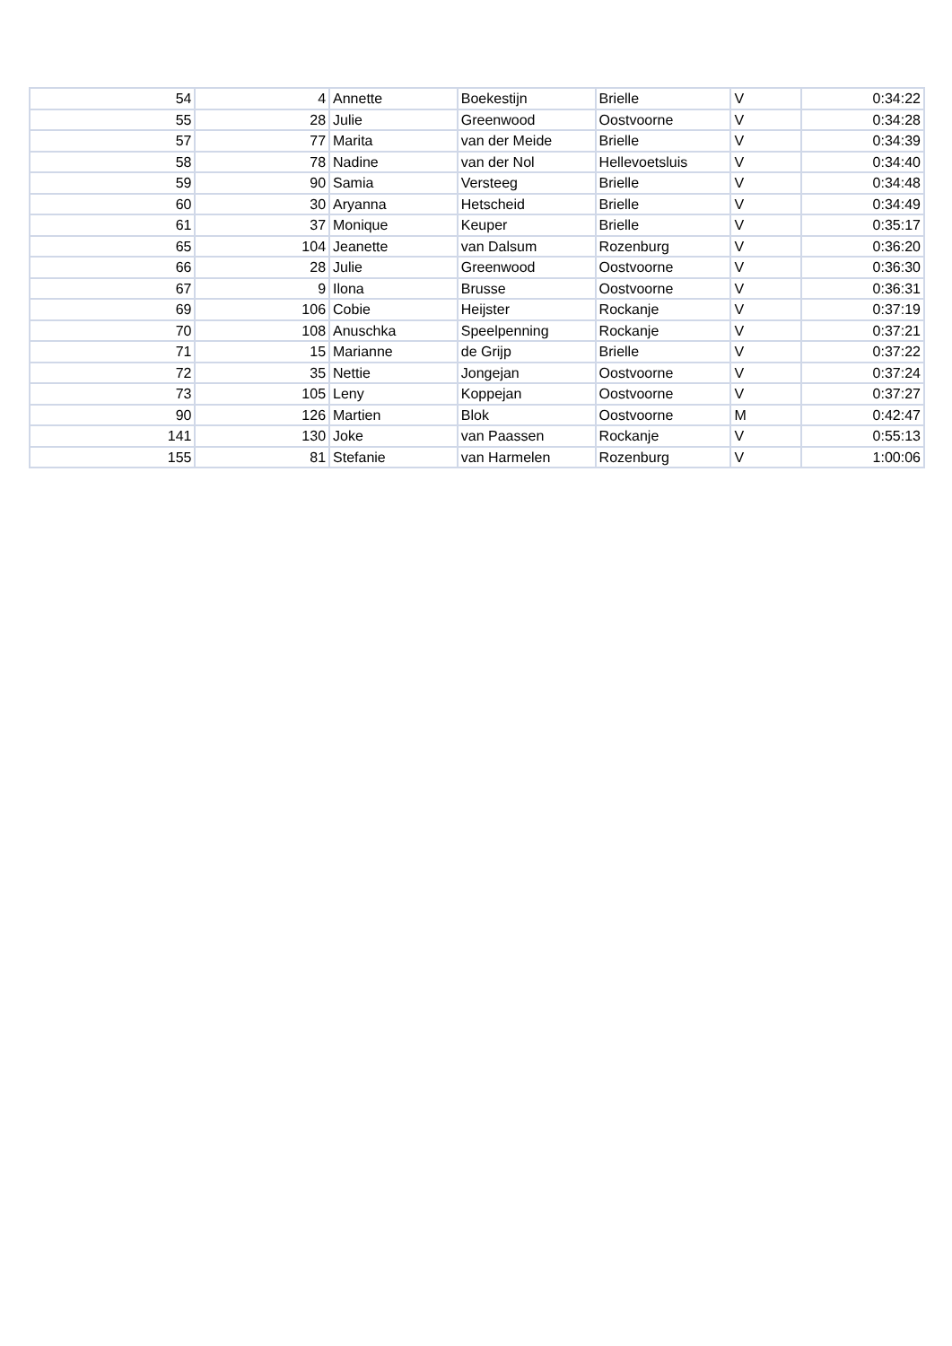| 54 | 4 | Annette | Boekestijn | Brielle | V | 0:34:22 |
| 55 | 28 | Julie | Greenwood | Oostvoorne | V | 0:34:28 |
| 57 | 77 | Marita | van der Meide | Brielle | V | 0:34:39 |
| 58 | 78 | Nadine | van der Nol | Hellevoetsluis | V | 0:34:40 |
| 59 | 90 | Samia | Versteeg | Brielle | V | 0:34:48 |
| 60 | 30 | Aryanna | Hetscheid | Brielle | V | 0:34:49 |
| 61 | 37 | Monique | Keuper | Brielle | V | 0:35:17 |
| 65 | 104 | Jeanette | van Dalsum | Rozenburg | V | 0:36:20 |
| 66 | 28 | Julie | Greenwood | Oostvoorne | V | 0:36:30 |
| 67 | 9 | Ilona | Brusse | Oostvoorne | V | 0:36:31 |
| 69 | 106 | Cobie | Heijster | Rockanje | V | 0:37:19 |
| 70 | 108 | Anuschka | Speelpenning | Rockanje | V | 0:37:21 |
| 71 | 15 | Marianne | de Grijp | Brielle | V | 0:37:22 |
| 72 | 35 | Nettie | Jongejan | Oostvoorne | V | 0:37:24 |
| 73 | 105 | Leny | Koppejan | Oostvoorne | V | 0:37:27 |
| 90 | 126 | Martien | Blok | Oostvoorne | M | 0:42:47 |
| 141 | 130 | Joke | van Paassen | Rockanje | V | 0:55:13 |
| 155 | 81 | Stefanie | van Harmelen | Rozenburg | V | 1:00:06 |